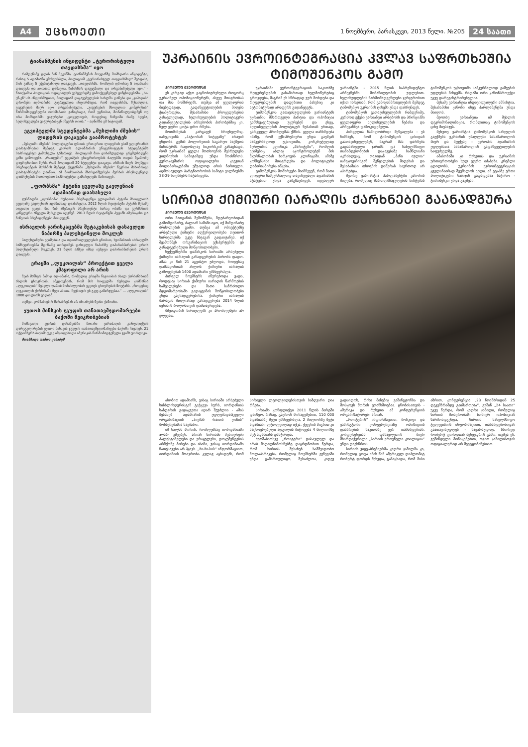A4 ᲣᲪᲮᲝᲔᲗᲘ 1 ნოემბერი, პარასკევი, 2013 წელი. №205 24 საათი
ტიანანმენის ინციდენტი „ტერორისტული თავდასხმა“ იყო
რამდენიმე დღის წინ პეკინში, ტიანანმენის მოედანზე მომხდარი ინციდენტი, რასაც 5 ადამიანი ემსხვერპლა, პოლიციამ „ტერორისტულ თავდასხმად“ შეაფასა, რის გამოც 5 ეჭვმიტანილი დააკავეს. „თავდასხმა, რომლის დროსაც 5 ადამიანი დაიღუპა და ათობით დაშავდა, წინასწარ დაგეგმილი და ორგანიზებული იყო,“ - ნათქვამია პოლიციის ოფიციალურ ვებგვერდზე გამოქვეყნებულ განცხადებაში. „სი-ენ-ენ“-ის ინფორმაციით, პოლიციამ დაკავებულების სახლში დანები და „ჯიჰადის“ დროშები აღმოაჩინა. გავრცელდა ინფორმაცია, რომ თავდასხმა, შესაძლოა, უიგურების მიერ იყო ორგანიზებული. „უიგურების მსოფლიო კონგრესის“ წარმომადგენელმა ოთხშაბათს განაცხადა, რომ უცნობია, მონაწილეობდნენ თუ არა მომხდარში უიგურები: „ყოველთვის, როდესაც ჩინეთში რამე ხდება, ხელისუფლება უიგურებისკენ იშვერს თითს,“ - აღნიშნა ემ სიტოფამ.
ეგვიპტელმა სტუდენტებმა „მუსლიმი ძმების“ ლიდერის დაკავება გააპროტესტეს
„მუსლიმი ძმების“ პოლიტიკური ფრთის ერთ-ერთი ლიდერის ესამ ელ-ერიანის დაპატიმრების შემდეგ კაიროს ალ-აზჰარის უნივერსიტეტის სტუდენტებმა საპროტესტო გამოსვლა გამართეს. პოლიციამ მათ დასაშლელად ცრემლსადენი გაზი გამოიყენა. „როიტერი“ ეგვიპტის უსაფრთხოების ძალებში თავის წყაროზე დაყრდნობით წერს, რომ პოლიციამ 20 სტუდენტი დააკავა. არმიის მიერ მოქმედი პრეზიდენტის მოხსნის შემდეგ ქვეყანაში „მუსლიმი ძმების“ წევრთა მასობრივი დაპატიმრებები დაიწყო. ამ მოძრაობის მხარდამჭერები მურსის პრეზიდენტად დაბრუნების მოთხოვნით საპროტესტო გამოსვლებს მართავენ.
„ფორბსმა“ პუტინი ყველაზე გავლენიან ადამიანად დაასახელა
ჟურნალმა „ფორბსმა“ რუსეთის პრეზიდენტი ვლადიმირ პუტინი მსოფლიოს ყველაზე გავლენიან ადამიანად დაასახელა. 2012 წლის რეიტინგში პუტინს მესამე ადგილი ეკავა, მის წინ ამერიკის პრეზიდენტი ბარაკ ობამა და გერმანიის კანცლერი ანგელა მერკელი იდგნენ. 2013 წლის რეიტინგში პუტინს ამერიკისა და ჩინეთის პრეზიდენტები მოსდევენ.
ისრაელის ჯარისკაცებმა შეტაკებისას დასავლეთ ნაპირზე პალესტინელი მოკლეს
პალესტინური ექიმებისა და თვითმხილველების ცნობით, ხუთშაბათს ისრაელმა სამხედროებმა მდინარე იორდანეს დასავლეთ ნაპირზე დაპირისპირების დროს პალესტინელი მოკლეს. 21 წლის აჰმედ იმად იუსუფი დაპირისპირების დროს დაიღუპა.
ერაყში „ლუკოილის“ პროექტით ყველა კმაყოფილი არ არის
შეიხ მანსურ ჰამიდ ალ-იმარა, რომელიც ერაყში ნავთობის ახალ ქარხანასთან ახლოს ცხოვრობს, იმედოვნებს, რომ მის სოფელში რუსული კომპანია „ლუკოილის“ შესვლა ღარიბ მოსახლეობას უკეთეს ცხოვრებას მოუტანს. „როდესაც ლუკოილის ქარხანაში შეჟი ანთია, ჩვენთვის ეს უკვე გამარჯვებაა.“ ... „ლუკოილის“ 1000 დოლარს უხდიან.
თუმცა, კომპანიების მოსაზრებას არ იზიარებს შეიხი ქაშთანი.
ეუთოს მინსკის ჯგუფის თანათავმჯდომარეები ბაქოში შეიკრიბებიან
მომავალი კვირის დასაწყისში მთიანი ყარაბაღის კონფლიქტის დარეგულირების ეუთოს მინსკის ჯგუფის თანათავმჯდომარეები ბაქოში ჩავლენ. 21 ოქტომბერს ბაქოში უკვე იმყოფებოდა ამერიკის წარმომადგენელი ჯეიმს უორლიკი.
მოამზადა თამთა კახაძემ
ᲣᲙᲠᲐᲘᲜᲘᲡ ᲔᲕᲠᲝᲘᲜᲢᲔᲒᲠᲐᲪᲘᲐ ᲙᲕᲚᲐᲕ ᲡᲐᲤᲠᲗᲮᲔᲨᲘᲐ ᲢᲘᲛᲝᲨᲔᲜᲙᲝᲡ ᲒᲐᲛᲝ
ᲞᲘᲠᲕᲔᲚᲘ ᲒᲕᲔᲠᲓᲘᲓᲐᲜ
ეს კარგად აქვთ გაცნობიერებული როგორც უკრაინელ ოპოზიციონერებს, ასევე მთავრობას და მის მომხრეებს. თუმცა ამ ყველაფრის მიუხედავად, გადაწყვეტილების მიღება ჭიანურდება. შესაბამისი პროცედურების გასავლელად, ხელისუფლების პოლიტიკური გადაწყვეტილების არსებობის პირობებშიც კი, სულ უფრო ცოტა დრო რჩება.
მოთმინებას კარგავენ ბრიუსელშიც. იანუკოვიჩს „პატიოსან სიტყვაზე“ არავინ ენდობა. გუშინ პოლონეთის საგარეო საქმეთა მინისტრმა რადოსლავ სიკორსკიმ განაცხადა, რომ უკრაინამ ყველა მოთხოვნის შესრულება ვილნიუსის სამიტამდე უნდა მოასწროს. ევროკავშირის ოფიციალური კიევთან მოლაპარაკებაში უშუალოდ არის ჩართული. აღმოსავლეთ პარტნიორობის სამიტი ვილნიუსში 28-29 ნოემბერს ჩატარდება.
უკრაინაში ევროინტეგრაციის საკითხზე რეფერენდუმის გასამართად ხელმოწერებიც გროვდება, მაგრამ ეს სწრაფად ვერ მოხდება და რეფერენდუმის დადებითი პასუხიც კი ავტომატურად არაფერს გადაწყვეტს.
ტიმოშენკოს გათავისუფლების ვარიანტებს უკრაინის მმართველი პარტია და ოპოზიცია განსხვავებულად უყურებენ და ესეც, ხელისუფლების პოლიტიკურ ნებასთან ერთად, გარკვეულ პრობლემას ქმნის. ყველა თანხმდება იმაზე, რომ ექს-პრემიერი უნდა გაუშვან სამკურნალოდ უცხოეთში, კონკრეტულად ბერლინის კლინიკა „შარიტეში“, რომლის ექიმებიც ახლაც აკონტროლებენ მის მკურნალობას ხარკოვის კლინიკაში. ამაზე კონსენსუსი მთავრდება და პოლიტიკური დაპირისპირება იწყება.
ტიმოშენკოს მომხრეები მიიჩნევენ, რომ მათი ლიდერი სამკურნალოდ თავისუფალი ადამიანის სტატუსით უნდა გამგზავრდეს, იდეალურ ვარიანტში - 2015 წლის საპრეზიდენტო არჩევნებში მონაწილეობის უფლებით. ხელისუფლების წარმომადგენლები ჯერჯერობით იქით იხრებიან, რომ გამოჯანმრთელების შემდეგ ტიმოშენკო უკრაინის ციხეში უნდა დაბრუნდეს.
ტიმოშენკოს გათავისუფლების რამდენიმე, კერძოდ ექვსი ვარიანტი არსებობს და პრინციპში ყველაფერი ხელისუფლების ნებასა და არჩევანზეა დამოკიდებული.
პირველია ნაწილობრივი შეწყალება - ეს ნიშნავს, რომ ტიმოშენკოს ციხიდან გაათავისუფლებენ, მაგრამ მას დარჩება გადასახდელი ჯარიმა და სახელმწიფო თანამდებობების დაკავებაზე სამწლიანი აკრძალვაც. თავიდან „პანი იულია“ იანუკოვიჩისგან შეწყალების მიღებას და შესაბამისი თხოვნის დაწერას საერთოდ არ აპირებდა.
მეორე ვარიანტია პარლამენტში კანონის მიღება, რომელიც მართლმსაჯულების სისტემას ტიმოშენკოს უცხოეთში სამკურნალოდ გაშვების უფლებას მისცემს. რადაში ორი კანონპროექტი უკვე დარეგისტრირებულია.
მესამე ვარიანტია ინდივიდუალური ამნისტია. შესაბამისი კანონი ისევ პარლამენტმა უნდა მიიღოს.
მეოთხე ვარიანტია იმ მუხლის დეკრიმინალიზაცია, რომლითაც ტიმოშენკოს ციხე მიუსაჯეს.
მეხუთე ვარიანტია ტიმოშენკოს სასჯელის გაუქმება უკრაინის უმაღლესი სასამართლოს მიერ და მეექვსე - ევროპის ადამიანის უფლებათა სასამართლოს გადაწყვეტილების საფუძველზე.
ამასობაში კი რუსეთის და უკრაინის ურთიერთობები სულ უფრო იძაბება. კრემლი ცდილობს, უკრაინის ევროინტეგრაციას ყველანაირად შეუშალოს ხელი. ამ ეტაპზე ერთი პოლიტიკური ნაბიჯის გადადგმაა საჭირო - ტიმოშენკო უნდა გაუშვან.
ᲡᲘᲠᲘᲐᲛ ᲥᲘᲛᲘᲣᲠᲘ ᲘᲐᲠᲐᲦᲘᲡ ᲥᲐᲠᲮᲜᲔᲑᲘ ᲒᲐᲐᲜᲐᲓᲒᲣᲠᲐ
ᲞᲘᲠᲕᲔᲚᲘ ᲒᲕᲔᲠᲓᲘᲓᲐᲜ
ორი მათგანის შემოწმება, მდებარეობიდან გამომდინარე, ძალიან საშიში იყო, იქ მიმდინარე ბრძოლების გამო, თუმცა ამ ობიექტებზე არსებული ქიმიური აღჭურვილობები თვითონ სირიელებმა უკვე სხვაგან გადაიტანეს. იქ შეამოწმეს ორგანიზაციის ექსპერტებმა ეს განადგურებული მოწყობილობები.
სექტემბერში დამასკოს სირიაში არსებული ქიმიური იარაღის განადგურების პირობა დადო. ამას კი წინ 21 აგვისტო უძღოდა, როდესაც დამასკოსთან ახლოს ქიმიური იარაღის გამოყენებას 1400 ადამიანი ემსხვერპლა.
პირველ ნოემბერს იწურებოდა ვადა, როდესაც სირიას ქიმიური იარაღის წარმოების საშუალებები და მათი საზრძოლო მდგომარეობაში გადაყვანის მოწყობილობები უნდა გაენადგურებინა. ქიმიური იარაღის მარაგის მთლიანად განადგურება 2014 წლის ივნისის ბოლოსთვის დამთავრდება.
მშვიდობის სირიელებს კი პრობლემები არ ელევათ.
ასობით ადამიანს, ვისაც სირიაში არსებული სისხლისღვრისგან გაქცევა სურს, იორდანიის საზღვრის გადაკვეთა აღარ შეუძლია - ამის შესახებ ადამიანის უფლებადამცველი ორგანიზაციის „ჰიუმან რაითს უოჩის“ მოხსენებაშია საუბარი.
იმ ხალხს შორის, რომლებსაც იორდანიაში აღარ უშვებენ, არიან სირიაში მცხოვრები პალესტინელები და ერაყელები, დოკუმენტების არმქონე პირები და ისინი, ვისაც იორდანიაში ნათესავები არ ჰყავს. „ბი-ბი-სის“ ინფორმაციით, იორდანიის მთავრობა კვლავ აცხადებს, რომ სირიელი ლტოლვილებისთვის საზღვარი ღია რჩება.
სირიაში კონფლიქტი 2011 წლის მარტში დაიწყო, რასაც, გაეროს მონაცემებით, 110 000 ადამიანზე მეტი ემსხვერპლა, 2 მილიონზე მეტი ადამიანი ლტოლვილად იქცა, ქვეყნის შიგნით კი საცხოვრებელი ადგილის მიტოვება 4 მილიონზე მეტ ადამიანს დასჭირდა.
ხუთშაბათსვე „როიტერი“ დასავლელ და არაბ მაღალჩინოსნებზე დაყრდნობით წერდა, რომ სირიის შესახებ სამშვიდობო მოლაპარაკება, რომელიც ნოემბერში ჟენევაში უნდა გამართულიყო, შესაძლოა, კიდევ გადაიდოს, რისი მიზეზიც ვაშინგტონსა და მოსკოვს შორის უთანხმოებაა. ცნობისათვის - ამერიკა და რუსეთი ამ კონფერენციის ორგანიზატორები არიან.
„როიტერის“ ინფორმაციით, მოსკოვი და ვაშინგტონი კონფერენციაზე ოპოზიციის დასწრების საკითხზე ვერ თანხმდებიან. კონფერენციას დასავლეთის მიერ მხარდაჭერილი „სირიის ეროვნული კოალიცია“ უნდა დაესწროს.
სირიის ვიცე-პრემიერმა კადრი ჯამილმა კი, რომელიც ცოტა ხნის წინ ამერიკელ დიპლომატ რობერტ ფორდს შეხვდა, განაცხადა, რომ მისი აზრით, კონფერენცია „23 ნოემბრიდან 25 დეკემბრამდე გაიმართება“. გუშინ „24 საათი“ უკვე წერდა, რომ კადრი ჯამილი, რომელიც სირიის მთავრობაში ზომიერ ოპოზიციას წარმოადგენდა, სირიის სახელმწიფო ტელევიზიის ინფორმაციით, თანამდებობიდან გაათავისუფლეს - სავარაუდოდ, სწორედ რობერტ ფორდთან შეხვედრის გამო. თუმცა ეს, გუშინდელი მონაცემებით, თვით ჯამილისთვის ოფიციალურად არ შეუტყობინებიათ.